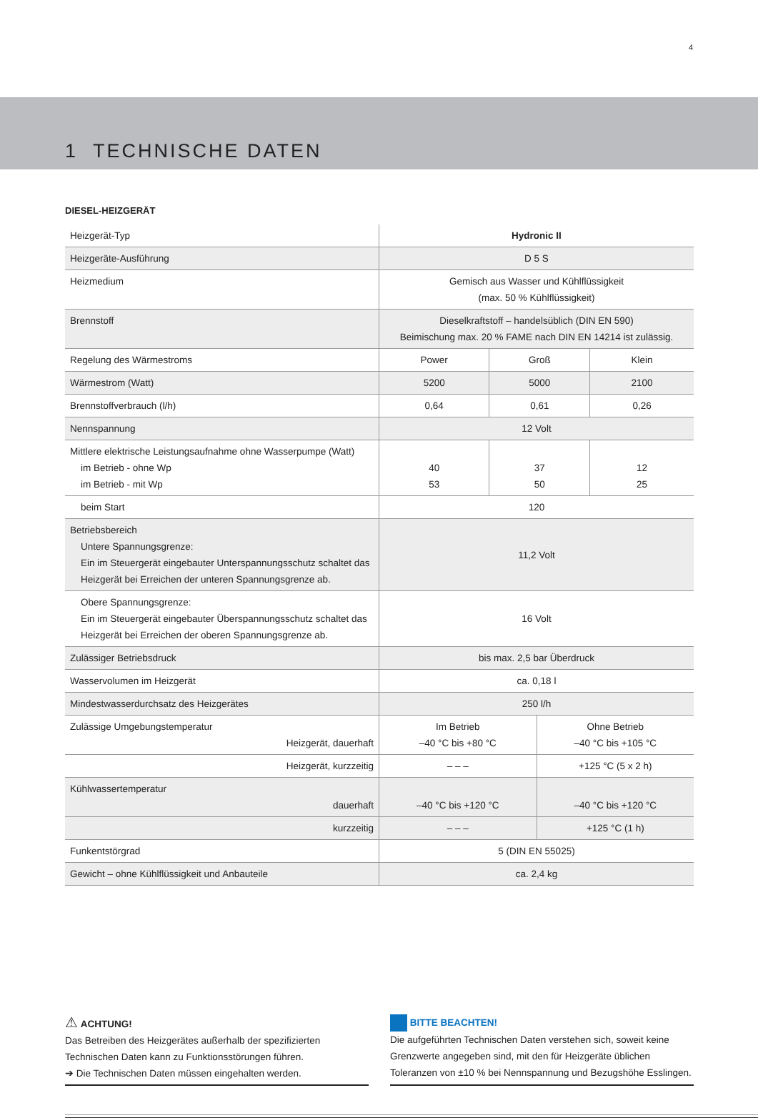4
1 TECHNISCHE DATEN
DIESEL-HEIZGERÄT
| Heizgerät-Typ | Hydronic II | | | |
| Heizgeräte-Ausführung | D 5 S | | | |
| Heizmedium | Gemisch aus Wasser und Kühlflüssigkeit (max. 50 % Kühlflüssigkeit) | | | |
| Brennstoff | Dieselkraftstoff – handelsüblich (DIN EN 590) Beimischung max. 20 % FAME nach DIN EN 14214 ist zulässig. | | | |
| Regelung des Wärmestroms | Power | Groß | | Klein |
| Wärmestrom (Watt) | 5200 | 5000 | | 2100 |
| Brennstoffverbrauch (l/h) | 0,64 | 0,61 | | 0,26 |
| Nennspannung | 12 Volt | | | |
| Mittlere elektrische Leistungsaufnahme ohne Wasserpumpe (Watt) im Betrieb - ohne Wp im Betrieb - mit Wp | 40 53 | 37 50 | | 12 25 |
| beim Start | 120 | | | |
| Betriebsbereich Untere Spannungsgrenze: Ein im Steuergerät eingebauter Unterspannungsschutz schaltet das Heizgerät bei Erreichen der unteren Spannungsgrenze ab. | 11,2 Volt | | | |
| Obere Spannungsgrenze: Ein im Steuergerät eingebauter Überspannungsschutz schaltet das Heizgerät bei Erreichen der oberen Spannungsgrenze ab. | 16 Volt | | | |
| Zulässiger Betriebsdruck | bis max. 2,5 bar Überdruck | | | |
| Wasservolumen im Heizgerät | ca. 0,18 l | | | |
| Mindestwasserdurchsatz des Heizgerätes | 250 l/h | | | |
| Zulässige Umgebungstemperatur Heizgerät, dauerhaft | Im Betrieb –40 °C bis +80 °C | | Ohne Betrieb –40 °C bis +105 °C | |
| Heizgerät, kurzzeitig | – – – | | +125 °C (5 x 2 h) | |
| Kühlwassertemperatur dauerhaft | –40 °C bis +120 °C | | –40 °C bis +120 °C | |
| kurzzeitig | – – – | | +125 °C (1 h) | |
| Funkentstörgrad | 5 (DIN EN 55025) | | | |
| Gewicht – ohne Kühlflüssigkeit und Anbauteile | ca. 2,4 kg | | | |
⚠ ACHTUNG!
Das Betreiben des Heizgerätes außerhalb der spezifizierten Technischen Daten kann zu Funktionsstörungen führen.
➔ Die Technischen Daten müssen eingehalten werden.
BITTE BEACHTEN!
Die aufgeführten Technischen Daten verstehen sich, soweit keine Grenzwerte angegeben sind, mit den für Heizgeräte üblichen Toleranzen von ±10 % bei Nennspannung und Bezugshöhe Esslingen.